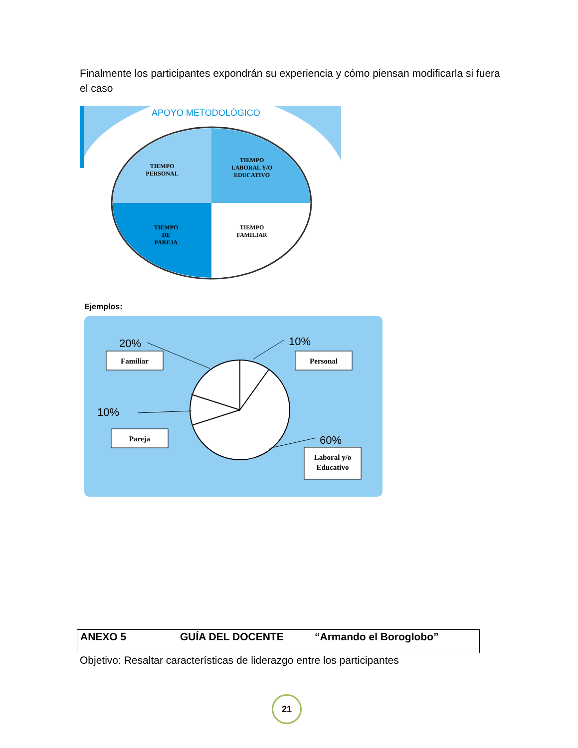Finalmente los participantes expondrán su experiencia y cómo piensan modificarla si fuera el caso
APOYO METODOLÓGICO
TIEMPO
PERSONAL
TIEMPO
LABORAL Y/O
EDUCATIVO
TIEMPO
DE
PAREJA
TIEMPO
FAMILIAR
Ejemplos:
20%
10%
10%
60%
Familiar
Personal
Pareja
Laboral y/o
Educativo
ANEXO 5 GUÍA DEL DOCENTE “Armando el Boroglobo”
Objetivo: Resaltar características de liderazgo entre los participantes
21